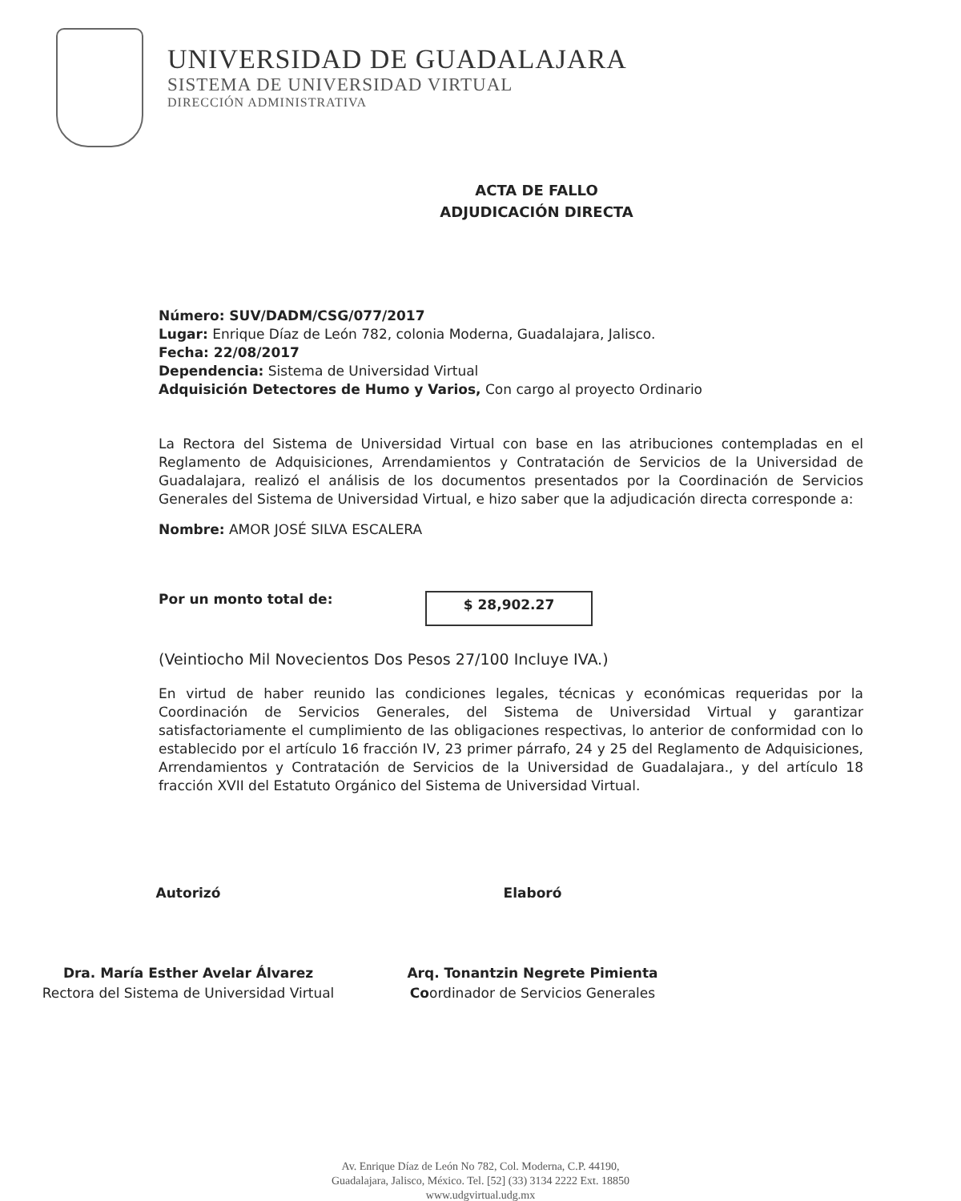UNIVERSIDAD DE GUADALAJARA
SISTEMA DE UNIVERSIDAD VIRTUAL
DIRECCIÓN ADMINISTRATIVA
ACTA DE FALLO
ADJUDICACIÓN DIRECTA
Número: SUV/DADM/CSG/077/2017
Lugar: Enrique Díaz de León 782, colonia Moderna, Guadalajara, Jalisco.
Fecha: 22/08/2017
Dependencia: Sistema de Universidad Virtual
Adquisición Detectores de Humo y Varios, Con cargo al proyecto Ordinario
La Rectora del Sistema de Universidad Virtual con base en las atribuciones contempladas en el Reglamento de Adquisiciones, Arrendamientos y Contratación de Servicios de la Universidad de Guadalajara, realizó el análisis de los documentos presentados por la Coordinación de Servicios Generales del Sistema de Universidad Virtual, e hizo saber que la adjudicación directa corresponde a:
Nombre: AMOR JOSÉ SILVA ESCALERA
Por un monto total de:
$ 28,902.27
(Veintiocho Mil Novecientos Dos Pesos 27/100 Incluye IVA.)
En virtud de haber reunido las condiciones legales, técnicas y económicas requeridas por la Coordinación de Servicios Generales, del Sistema de Universidad Virtual y garantizar satisfactoriamente el cumplimiento de las obligaciones respectivas, lo anterior de conformidad con lo establecido por el artículo 16 fracción IV, 23 primer párrafo, 24 y 25 del Reglamento de Adquisiciones, Arrendamientos y Contratación de Servicios de la Universidad de Guadalajara., y del artículo 18 fracción XVII del Estatuto Orgánico del Sistema de Universidad Virtual.
Autorizó
Dra. María Esther Avelar Álvarez
Rectora del Sistema de Universidad Virtual
Elaboró
Arq. Tonantzin Negrete Pimienta
Coordinador de Servicios Generales
Av. Enrique Díaz de León No 782, Col. Moderna, C.P. 44190,
Guadalajara, Jalisco, México. Tel. [52] (33) 3134 2222 Ext. 18850
www.udgvirtual.udg.mx